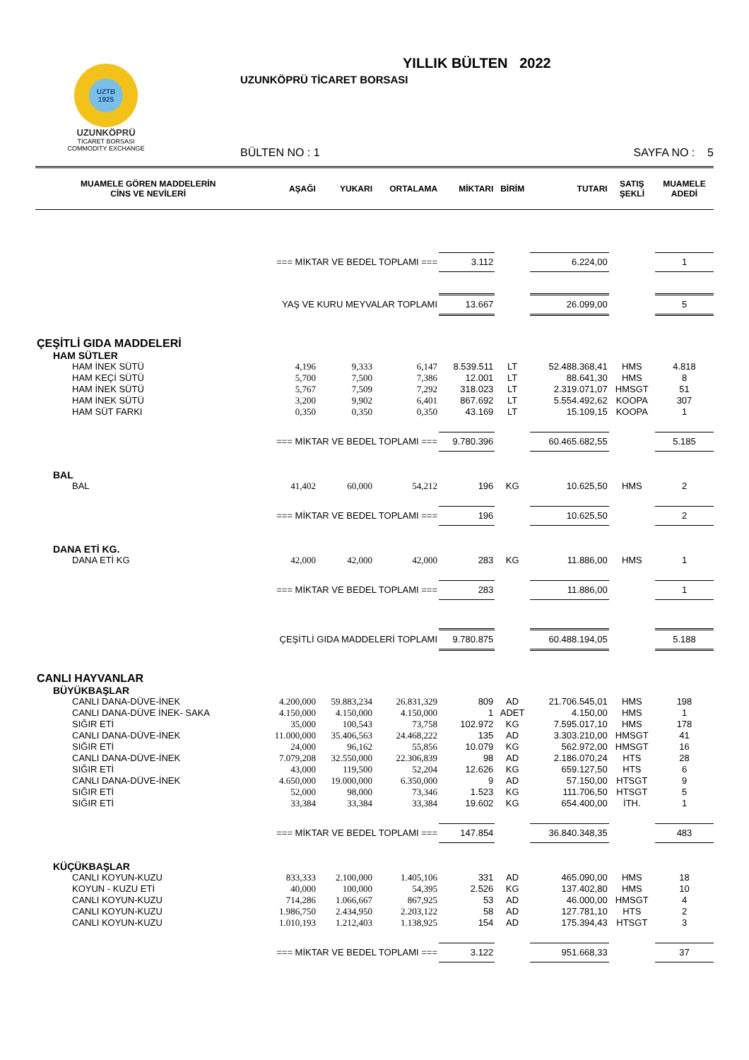UZTB
1925
UZUNKÖPRÜ
TİCARET BORSASI
COMMODITY EXCHANGE
YILLIK BÜLTEN 2022
UZUNKÖPRÜ TİCARET BORSASI
BÜLTEN NO : 1 SAYFA NO : 5
| MUAMELE GÖREN MADDELERİN CİNS VE NEVİLERİ | AŞAĞI | YUKARI | ORTALAMA | MİKTARI | BİRİM | TUTARI | SATIŞ ŞEKLİ | MUAMELE ADEDİ |
| --- | --- | --- | --- | --- | --- | --- | --- | --- |
| === MİKTAR VE BEDEL TOPLAMI === | | | | 3.112 | | 6.224,00 | | 1 |
| YAŞ VE KURU MEYVALAR TOPLAMI | | | | 13.667 | | 26.099,00 | | 5 |
| ÇEŞİTLİ GIDA MADDELERİ | | | | | | | | |
| HAM SÜTLER | | | | | | | | |
| HAM İNEK SÜTÜ | 4,196 | 9,333 | 6,147 | 8.539.511 | LT | 52.488.368,41 | HMS | 4.818 |
| HAM KEÇİ SÜTÜ | 5,700 | 7,500 | 7,386 | 12.001 | LT | 88.641,30 | HMS | 8 |
| HAM İNEK SÜTÜ | 5,767 | 7,509 | 7,292 | 318.023 | LT | 2.319.071,07 | HMSGT | 51 |
| HAM İNEK SÜTÜ | 3,200 | 9,902 | 6,401 | 867.692 | LT | 5.554.492,62 | KOOPA | 307 |
| HAM SÜT FARKI | 0,350 | 0,350 | 0,350 | 43.169 | LT | 15.109,15 | KOOPA | 1 |
| === MİKTAR VE BEDEL TOPLAMI === | | | | 9.780.396 | | 60.465.682,55 | | 5.185 |
| BAL | | | | | | | | |
| BAL | 41,402 | 60,000 | 54,212 | 196 | KG | 10.625,50 | HMS | 2 |
| === MİKTAR VE BEDEL TOPLAMI === | | | | 196 | | 10.625,50 | | 2 |
| DANA ETİ KG. | | | | | | | | |
| DANA ETİ KG | 42,000 | 42,000 | 42,000 | 283 | KG | 11.886,00 | HMS | 1 |
| === MİKTAR VE BEDEL TOPLAMI === | | | | 283 | | 11.886,00 | | 1 |
| ÇEŞİTLİ GIDA MADDELERİ TOPLAMI | | | | 9.780.875 | | 60.488.194,05 | | 5.188 |
| CANLI HAYVANLAR | | | | | | | | |
| BÜYÜKBAŞLAR | | | | | | | | |
| CANLI DANA-DÜVE-İNEK | 4.200,000 | 59.883,234 | 26.831,329 | 809 | AD | 21.706.545,01 | HMS | 198 |
| CANLI DANA-DÜVE İNEK- SAKA | 4.150,000 | 4.150,000 | 4.150,000 | 1 | ADET | 4.150,00 | HMS | 1 |
| SIĞIR ETİ | 35,000 | 100,543 | 73,758 | 102.972 | KG | 7.595.017,10 | HMS | 178 |
| CANLI DANA-DÜVE-İNEK | 11.000,000 | 35.406,563 | 24.468,222 | 135 | AD | 3.303.210,00 | HMSGT | 41 |
| SIĞIR ETİ | 24,000 | 96,162 | 55,856 | 10.079 | KG | 562.972,00 | HMSGT | 16 |
| CANLI DANA-DÜVE-İNEK | 7.079,208 | 32.550,000 | 22.306,839 | 98 | AD | 2.186.070,24 | HTS | 28 |
| SIĞIR ETİ | 43,000 | 119,500 | 52,204 | 12.626 | KG | 659.127,50 | HTS | 6 |
| CANLI DANA-DÜVE-İNEK | 4.650,000 | 19.000,000 | 6.350,000 | 9 | AD | 57.150,00 | HTSGT | 9 |
| SIĞIR ETİ | 52,000 | 98,000 | 73,346 | 1.523 | KG | 111.706,50 | HTSGT | 5 |
| SIĞIR ETİ | 33,384 | 33,384 | 33,384 | 19.602 | KG | 654.400,00 | İTH. | 1 |
| === MİKTAR VE BEDEL TOPLAMI === | | | | 147.854 | | 36.840.348,35 | | 483 |
| KÜÇÜKBAŞLAR | | | | | | | | |
| CANLI KOYUN-KUZU | 833,333 | 2.100,000 | 1.405,106 | 331 | AD | 465.090,00 | HMS | 18 |
| KOYUN - KUZU ETİ | 40,000 | 100,000 | 54,395 | 2.526 | KG | 137.402,80 | HMS | 10 |
| CANLI KOYUN-KUZU | 714,286 | 1.066,667 | 867,925 | 53 | AD | 46.000,00 | HMSGT | 4 |
| CANLI KOYUN-KUZU | 1.986,750 | 2.434,950 | 2.203,122 | 58 | AD | 127.781,10 | HTS | 2 |
| CANLI KOYUN-KUZU | 1.010,193 | 1.212,403 | 1.138,925 | 154 | AD | 175.394,43 | HTSGT | 3 |
| === MİKTAR VE BEDEL TOPLAMI === | | | | 3.122 | | 951.668,33 | | 37 |